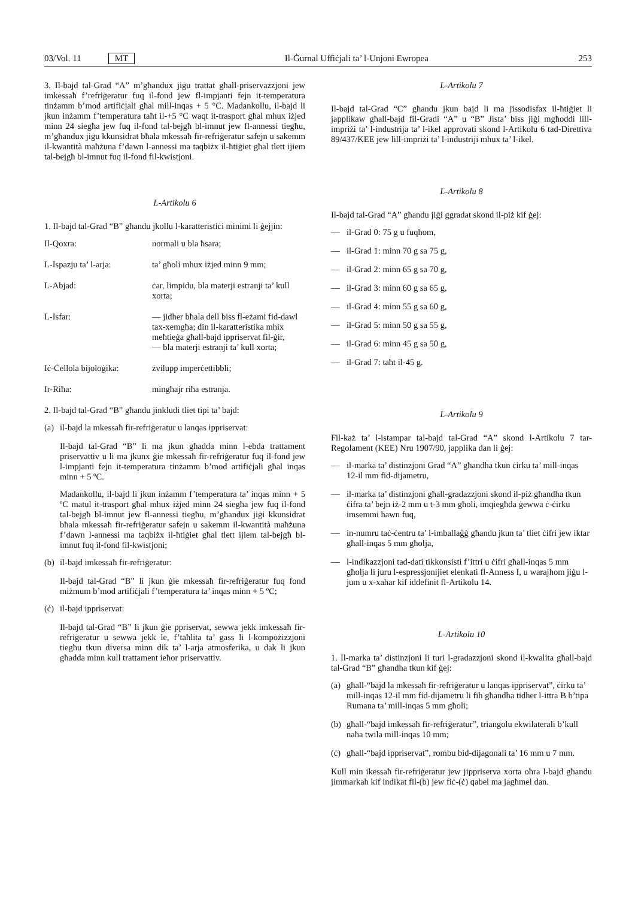03/Vol. 11 MT Il-Ġurnal Uffiċjali ta’ l-Unjoni Ewropea 253
3. Il-bajd tal-Grad “A” m’għandux jiġu trattat għall-priservazzjoni jew imkessaħ f’refriġeratur fuq il-fond jew fl-impjanti fejn it-temperatura tinżamm b’mod artifiċjali għal mill-inqas + 5 °C. Madankollu, il-bajd li jkun inżamm f’temperatura taħt il-+5 °C waqt it-trasport għal mhux iżjed minn 24 siegħa jew fuq il-fond tal-bejgħ bl-imnut jew fl-annessi tiegħu, m’għandux jiġu kkunsidrat bħala mkessaħ fir-refriġeratur safejn u sakemm il-kwantità maħżuna f’dawn l-annessi ma taqbiżx il-ħtiġiet għal tlett ijiem tal-bejgħ bl-imnut fuq il-fond fil-kwistjoni.
L-Artikolu 6
1. Il-bajd tal-Grad “B” għandu jkollu l-karatteristiċi minimi li ġejjin:
Il-Qoxra: normali u bla ħsara;
L-Ispazju ta’ l-arja:
ta’ għoli mhux iżjed minn 9 mm;
L-Abjad: ċar, limpidu, bla materji estranji ta’ kull xorta;
L-Isfar: — jidher bħala dell biss fl-eżami fid-dawl tax-xemgħa; din il-karatteristika mhix meħtieġa għall-bajd ippriservat fil-ġir,
— bla materji estranji ta’ kull xorta;
Iċ-Ċellola bijoloġika:
żvilupp imperċettibbli;
Ir-Riħa: mingħajr riħa estranja.
2. Il-bajd tal-Grad “B” għandu jinkludi tliet tipi ta’ bajd:
(a) il-bajd la mkessaħ fir-refriġeratur u lanqas ippriservat:
Il-bajd tal-Grad “B” li ma jkun għadda minn l-ebda trattament priservattiv u li ma jkunx ġie mkessaħ fir-refriġeratur fuq il-fond jew l-impjanti fejn it-temperatura tinżamm b’mod artifiċjali għal inqas minn + 5 ºC.
Madankollu, il-bajd li jkun inżamm f’temperatura ta’ inqas minn + 5 ºC matul it-trasport għal mhux iżjed minn 24 siegħa jew fuq il-fond tal-bejgħ bl-imnut jew fl-annessi tiegħu, m’għandux jiġi kkunsidrat bħala mkessaħ fir-refriġeratur safejn u sakemm il-kwantità maħżuna f’dawn l-annessi ma taqbiżx il-ħtiġiet għal tlett ijiem tal-bejgħ bl-imnut fuq il-fond fil-kwistjoni;
(b) il-bajd imkessaħ fir-refriġeratur:
Il-bajd tal-Grad “B” li jkun ġie mkessaħ fir-refriġeratur fuq fond miżmum b’mod artifiċjali f’temperatura ta’ inqas minn + 5 ºC;
(ċ) il-bajd ippriservat:
Il-bajd tal-Grad “B” li jkun ġie ppriservat, sewwa jekk imkessaħ fir-refriġeratur u sewwa jekk le, f’taħlita ta’ gass li l-kompożizzjoni tiegħu tkun diversa minn dik ta’ l-arja atmosferika, u dak li jkun għadda minn kull trattament ieħor priservattiv.
L-Artikolu 7
Il-bajd tal-Grad “C” għandu jkun bajd li ma jissodisfax il-ħtiġiet li japplikaw għall-bajd fil-Gradi “A” u “B” Jista’ biss jiġi mgħoddi lill-impriżi ta’ l-industrija ta’ l-ikel approvati skond l-Artikolu 6 tad-Direttiva 89/437/KEE jew lill-impriżi ta’ l-industriji mhux ta’ l-ikel.
L-Artikolu 8
Il-bajd tal-Grad “A” għandu jiġi ggradat skond il-piż kif ġej:
— il-Grad 0: 75 g u fuqhom,
— il-Grad 1: minn 70 g sa 75 g,
— il-Grad 2: minn 65 g sa 70 g,
— il-Grad 3: minn 60 g sa 65 g,
— il-Grad 4: minn 55 g sa 60 g,
— il-Grad 5: minn 50 g sa 55 g,
— il-Grad 6: minn 45 g sa 50 g,
— il-Grad 7: taħt il-45 g.
L-Artikolu 9
Fil-każ ta’ l-istampar tal-bajd tal-Grad “A” skond l-Artikolu 7 tar-Regolament (KEE) Nru 1907/90, japplika dan li ġej:
— il-marka ta’ distinzjoni Grad “A” għandha tkun ċirku ta’ mill-inqas 12-il mm fid-dijametru,
— il-marka ta’ distinzjoni għall-gradazzjoni skond il-piż għandha tkun ċifra ta’ bejn iż-2 mm u t-3 mm għoli, imqiegħda ġewwa ċ-ċirku imsemmi hawn fuq,
— in-numru taċ-ċentru ta’ l-imballaġġ għandu jkun ta’ tliet ċifri jew iktar għall-inqas 5 mm għolja,
— l-indikazzjoni tad-dati tikkonsisti f’ittri u ċifri għall-inqas 5 mm għolja li juru l-espressjonijiet elenkati fl-Anness I, u warajhom jiġu l-jum u x-xahar kif iddefinit fl-Artikolu 14.
L-Artikolu 10
1. Il-marka ta’ distinzjoni li turi l-gradazzjoni skond il-kwalita għall-bajd tal-Grad “B” għandha tkun kif ġej:
(a) għall-“bajd la mkessaħ fir-refriġeratur u lanqas ippriservat”, ċirku ta’ mill-inqas 12-il mm fid-dijametru li fih għandha tidher l-ittra B b’tipa Rumana ta’ mill-inqas 5 mm għoli;
(b) għall-“bajd imkessaħ fir-refriġeratur”, triangolu ekwilaterali b’kull naħa twila mill-inqas 10 mm;
(ċ) għall-“bajd ippriservat”, rombu bid-dijagonali ta’ 16 mm u 7 mm.
Kull min ikessaħ fir-refriġeratur jew jippriserva xorta oħra l-bajd għandu jimmarkah kif indikat fil-(b) jew fiċ-(ċ) qabel ma jagħmel dan.